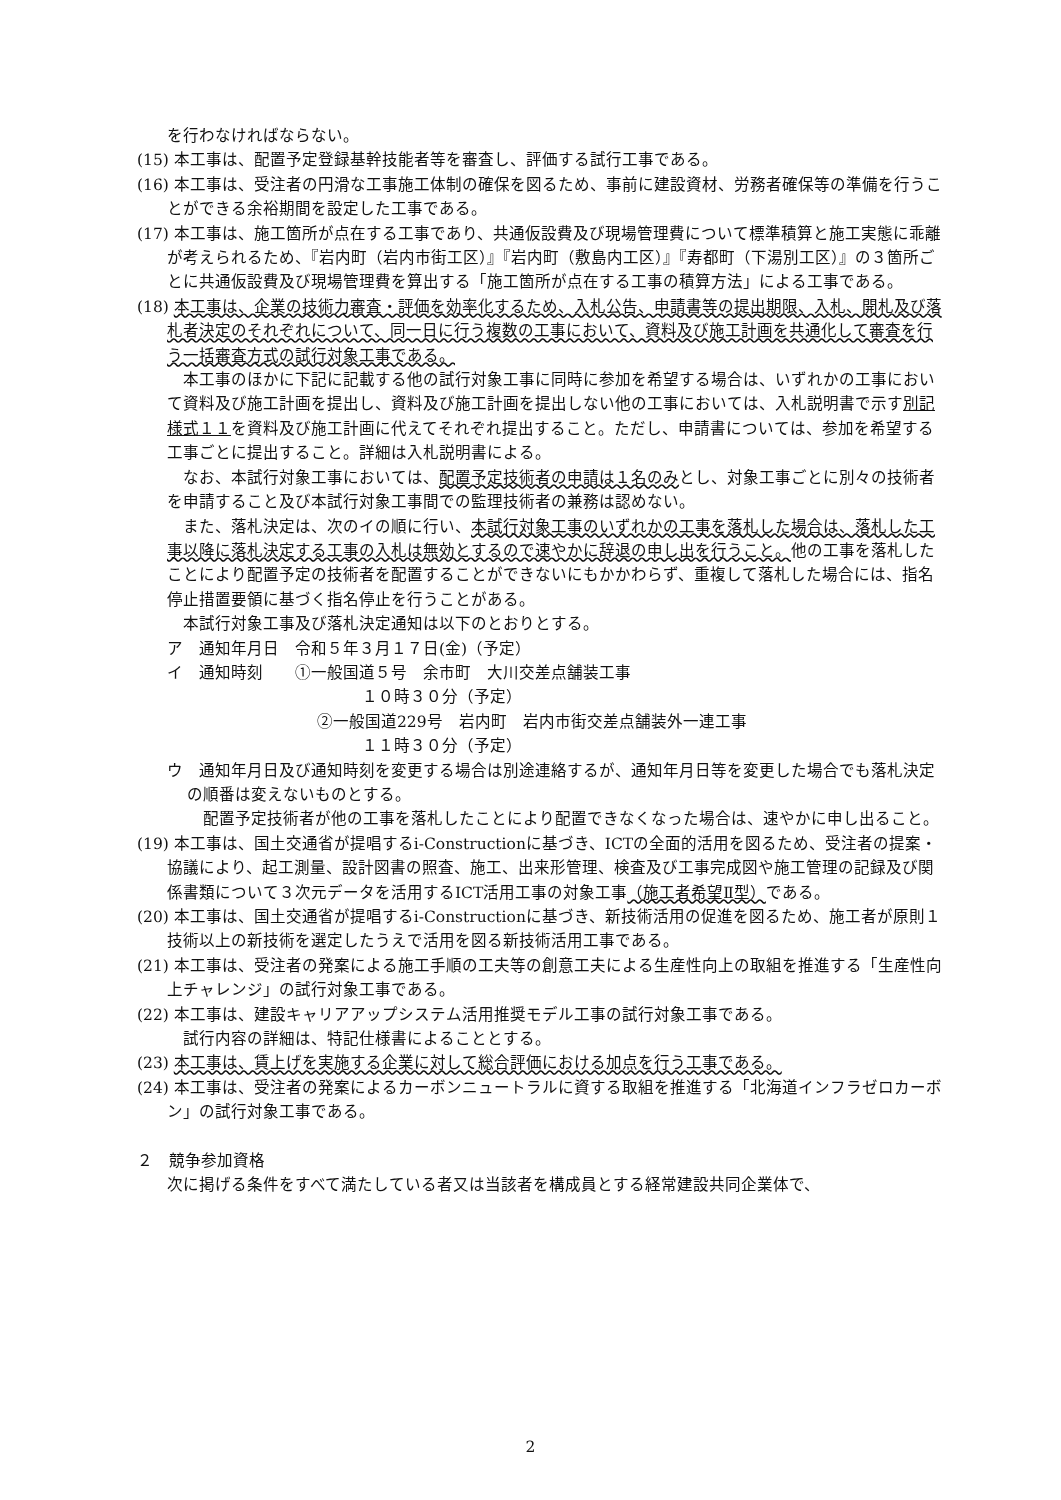を行わなければならない。
(15) 本工事は、配置予定登録基幹技能者等を審査し、評価する試行工事である。
(16) 本工事は、受注者の円滑な工事施工体制の確保を図るため、事前に建設資材、労務者確保等の準備を行うことができる余裕期間を設定した工事である。
(17) 本工事は、施工箇所が点在する工事であり、共通仮設費及び現場管理費について標準積算と施工実態に乖離が考えられるため、『岩内町（岩内市街工区）』『岩内町（敷島内工区）』『寿都町（下湯別工区）』の３箇所ごとに共通仮設費及び現場管理費を算出する「施工箇所が点在する工事の積算方法」による工事である。
(18) 本工事は、企業の技術力審査・評価を効率化するため、入札公告、申請書等の提出期限、入札、開札及び落札者決定のそれぞれについて、同一日に行う複数の工事において、資料及び施工計画を共通化して審査を行う一括審査方式の試行対象工事である。
　本工事のほかに下記に記載する他の試行対象工事に同時に参加を希望する場合は、いずれかの工事において資料及び施工計画を提出し、資料及び施工計画を提出しない他の工事においては、入札説明書で示す別記様式１１を資料及び施工計画に代えてそれぞれ提出すること。ただし、申請書については、参加を希望する工事ごとに提出すること。詳細は入札説明書による。
　なお、本試行対象工事においては、配置予定技術者の申請は１名のみとし、対象工事ごとに別々の技術者を申請すること及び本試行対象工事間での監理技術者の兼務は認めない。
　また、落札決定は、次のイの順に行い、本試行対象工事のいずれかの工事を落札した場合は、落札した工事以降に落札決定する工事の入札は無効とするので速やかに辞退の申し出を行うこと。他の工事を落札したことにより配置予定の技術者を配置することができないにもかかわらず、重複して落札した場合には、指名停止措置要領に基づく指名停止を行うことがある。
　本試行対象工事及び落札決定通知は以下のとおりとする。
ア　通知年月日　令和５年３月１７日(金)（予定）
イ　通知時刻　　①一般国道５号　余市町　大川交差点舗装工事
１０時３０分（予定）
②一般国道229号　岩内町　岩内市街交差点舗装外一連工事
１１時３０分（予定）
ウ　通知年月日及び通知時刻を変更する場合は別途連絡するが、通知年月日等を変更した場合でも落札決定の順番は変えないものとする。
　配置予定技術者が他の工事を落札したことにより配置できなくなった場合は、速やかに申し出ること。
(19) 本工事は、国土交通省が提唱するi-Constructionに基づき、ICTの全面的活用を図るため、受注者の提案・協議により、起工測量、設計図書の照査、施工、出来形管理、検査及び工事完成図や施工管理の記録及び関係書類について３次元データを活用するICT活用工事の対象工事（施工者希望Ⅱ型）である。
(20) 本工事は、国土交通省が提唱するi-Constructionに基づき、新技術活用の促進を図るため、施工者が原則１技術以上の新技術を選定したうえで活用を図る新技術活用工事である。
(21) 本工事は、受注者の発案による施工手順の工夫等の創意工夫による生産性向上の取組を推進する「生産性向上チャレンジ」の試行対象工事である。
(22) 本工事は、建設キャリアアップシステム活用推奨モデル工事の試行対象工事である。
　試行内容の詳細は、特記仕様書によることとする。
(23) 本工事は、賃上げを実施する企業に対して総合評価における加点を行う工事である。
(24) 本工事は、受注者の発案によるカーボンニュートラルに資する取組を推進する「北海道インフラゼロカーボン」の試行対象工事である。
２　競争参加資格
次に掲げる条件をすべて満たしている者又は当該者を構成員とする経常建設共同企業体で、
2